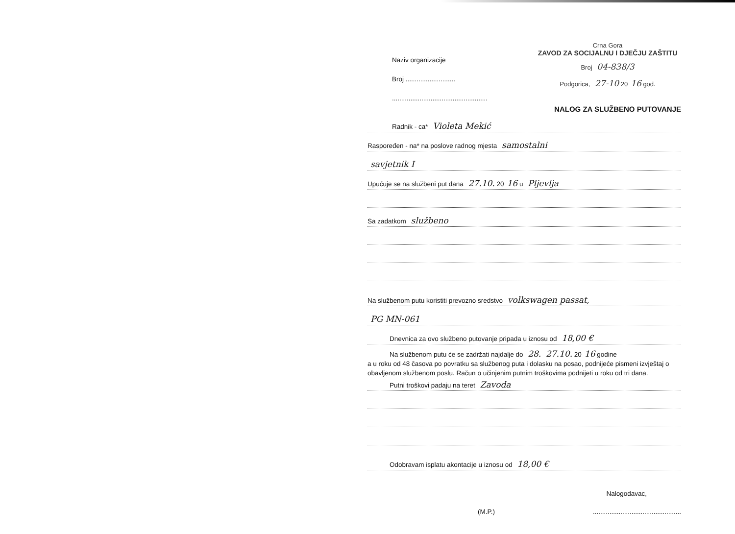Naziv organizacije
Broj ...........................
....................................................
Crna Gora
ZAVOD ZA SOCIJALNU I DJEČJU ZAŠTITU
Broj 04-838/3
Podgorica, 27-10 20 16 god.
NALOG ZA SLUŽBENO PUTOVANJE
Radnik - ca* Violeta Mekić
Raspoređen - na* na poslove radnog mjesta samostalni
savjetnik I
Upućuje se na službeni put dana 27.10. 20 16 u Pljevlja
Sa zadatkom službeno
Na službenom putu koristiti prevozno sredstvo volkswagen passat,
PG MN-061
Dnevnica za ovo službeno putovanje pripada u iznosu od 18,00 €
Na službenom putu će se zadržati najdalje do 28. 27.10. 20 16 godine
a u roku od 48 časova po povratku sa službenog puta i dolasku na posao, podnijeće pismeni izvještaj o obavljenom službenom poslu. Račun o učinjenim putnim troškovima podnijeti u roku od tri dana.
Putni troškovi padaju na teret Zavoda
Odobravam isplatu akontacije u iznosu od 18,00 €
Nalogodavac,
(M.P.)................................................